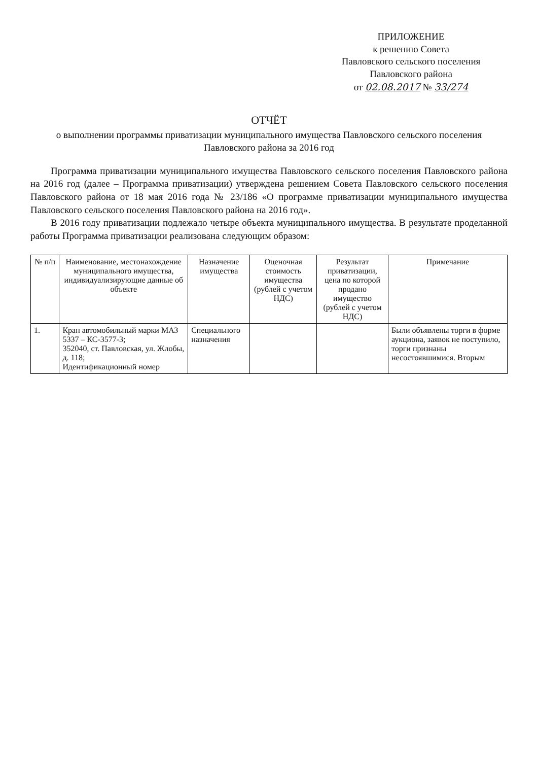ПРИЛОЖЕНИЕ
к решению Совета
Павловского сельского поселения
Павловского района
от 02.08.2017 № 33/274
ОТЧЁТ
о выполнении программы приватизации муниципального имущества Павловского сельского поселения
Павловского района за 2016 год
Программа приватизации муниципального имущества Павловского сельского поселения Павловского района на 2016 год (далее – Программа приватизации) утверждена решением Совета Павловского сельского поселения Павловского района от 18 мая 2016 года № 23/186 «О программе приватизации муниципального имущества Павловского сельского поселения Павловского района на 2016 год».
В 2016 году приватизации подлежало четыре объекта муниципального имущества. В результате проделанной работы Программа приватизации реализована следующим образом:
| № п/п | Наименование, местонахождение муниципального имущества, индивидуализирующие данные об объекте | Назначение имущества | Оценочная стоимость имущества (рублей с учетом НДС) | Результат приватизации, цена по которой продано имущество (рублей с учетом НДС) | Примечание |
| --- | --- | --- | --- | --- | --- |
| 1. | Кран автомобильный марки МАЗ 5337 – КС-3577-3; 352040, ст. Павловская, ул. Жлобы, д. 118; Идентификационный номер | Специального назначения | | | Были объявлены торги в форме аукциона, заявок не поступило, торги признаны несостоявшимися. Вторым |